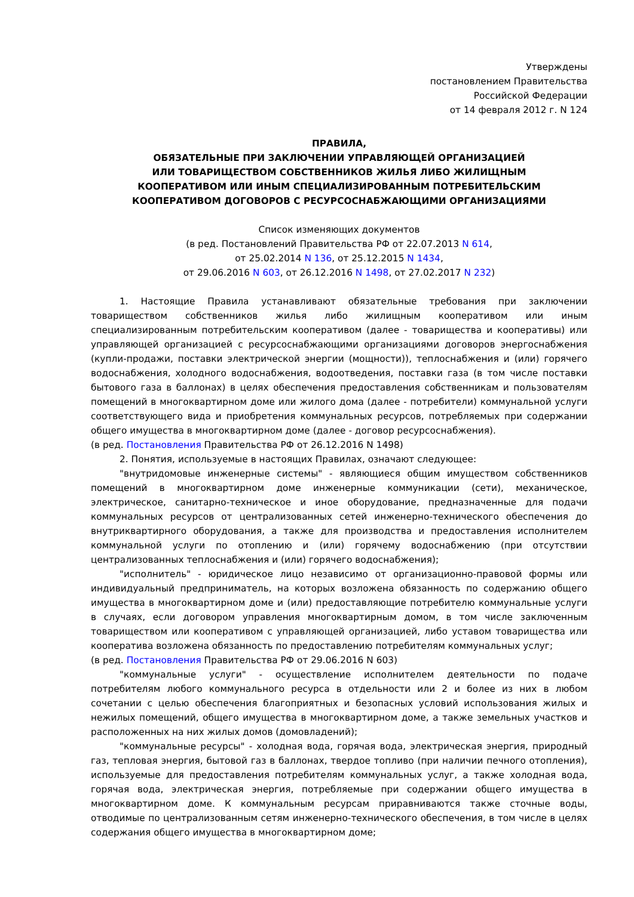Утверждены
постановлением Правительства
Российской Федерации
от 14 февраля 2012 г. N 124
ПРАВИЛА,
ОБЯЗАТЕЛЬНЫЕ ПРИ ЗАКЛЮЧЕНИИ УПРАВЛЯЮЩЕЙ ОРГАНИЗАЦИЕЙ
ИЛИ ТОВАРИЩЕСТВОМ СОБСТВЕННИКОВ ЖИЛЬЯ ЛИБО ЖИЛИЩНЫМ
КООПЕРАТИВОМ ИЛИ ИНЫМ СПЕЦИАЛИЗИРОВАННЫМ ПОТРЕБИТЕЛЬСКИМ
КООПЕРАТИВОМ ДОГОВОРОВ С РЕСУРСОСНАБЖАЮЩИМИ ОРГАНИЗАЦИЯМИ
Список изменяющих документов
(в ред. Постановлений Правительства РФ от 22.07.2013 N 614,
от 25.02.2014 N 136, от 25.12.2015 N 1434,
от 29.06.2016 N 603, от 26.12.2016 N 1498, от 27.02.2017 N 232)
1. Настоящие Правила устанавливают обязательные требования при заключении товариществом собственников жилья либо жилищным кооперативом или иным специализированным потребительским кооперативом (далее - товарищества и кооперативы) или управляющей организацией с ресурсоснабжающими организациями договоров энергоснабжения (купли-продажи, поставки электрической энергии (мощности)), теплоснабжения и (или) горячего водоснабжения, холодного водоснабжения, водоотведения, поставки газа (в том числе поставки бытового газа в баллонах) в целях обеспечения предоставления собственникам и пользователям помещений в многоквартирном доме или жилого дома (далее - потребители) коммунальной услуги соответствующего вида и приобретения коммунальных ресурсов, потребляемых при содержании общего имущества в многоквартирном доме (далее - договор ресурсоснабжения).
(в ред. Постановления Правительства РФ от 26.12.2016 N 1498)
2. Понятия, используемые в настоящих Правилах, означают следующее:
"внутридомовые инженерные системы" - являющиеся общим имуществом собственников помещений в многоквартирном доме инженерные коммуникации (сети), механическое, электрическое, санитарно-техническое и иное оборудование, предназначенные для подачи коммунальных ресурсов от централизованных сетей инженерно-технического обеспечения до внутриквартирного оборудования, а также для производства и предоставления исполнителем коммунальной услуги по отоплению и (или) горячему водоснабжению (при отсутствии централизованных теплоснабжения и (или) горячего водоснабжения);
"исполнитель" - юридическое лицо независимо от организационно-правовой формы или индивидуальный предприниматель, на которых возложена обязанность по содержанию общего имущества в многоквартирном доме и (или) предоставляющие потребителю коммунальные услуги в случаях, если договором управления многоквартирным домом, в том числе заключенным товариществом или кооперативом с управляющей организацией, либо уставом товарищества или кооператива возложена обязанность по предоставлению потребителям коммунальных услуг;
(в ред. Постановления Правительства РФ от 29.06.2016 N 603)
"коммунальные услуги" - осуществление исполнителем деятельности по подаче потребителям любого коммунального ресурса в отдельности или 2 и более из них в любом сочетании с целью обеспечения благоприятных и безопасных условий использования жилых и нежилых помещений, общего имущества в многоквартирном доме, а также земельных участков и расположенных на них жилых домов (домовладений);
"коммунальные ресурсы" - холодная вода, горячая вода, электрическая энергия, природный газ, тепловая энергия, бытовой газ в баллонах, твердое топливо (при наличии печного отопления), используемые для предоставления потребителям коммунальных услуг, а также холодная вода, горячая вода, электрическая энергия, потребляемые при содержании общего имущества в многоквартирном доме. К коммунальным ресурсам приравниваются также сточные воды, отводимые по централизованным сетям инженерно-технического обеспечения, в том числе в целях содержания общего имущества в многоквартирном доме;